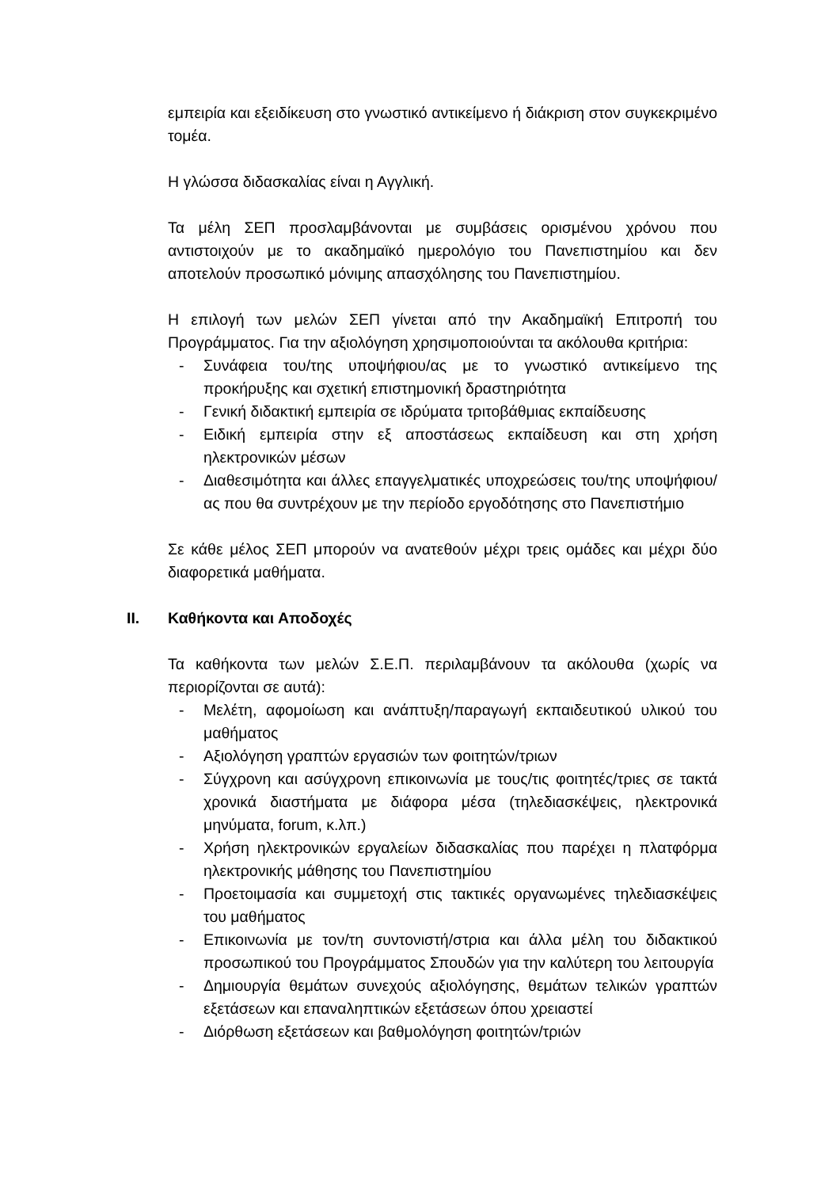εμπειρία και εξειδίκευση στο γνωστικό αντικείμενο ή διάκριση στον συγκεκριμένο τομέα.
Η γλώσσα διδασκαλίας είναι η Αγγλική.
Τα μέλη ΣΕΠ προσλαμβάνονται με συμβάσεις ορισμένου χρόνου που αντιστοιχούν με το ακαδημαϊκό ημερολόγιο του Πανεπιστημίου και δεν αποτελούν προσωπικό μόνιμης απασχόλησης του Πανεπιστημίου.
Η επιλογή των μελών ΣΕΠ γίνεται από την Ακαδημαϊκή Επιτροπή του Προγράμματος. Για την αξιολόγηση χρησιμοποιούνται τα ακόλουθα κριτήρια:
- Συνάφεια του/της υποψήφιου/ας με το γνωστικό αντικείμενο της προκήρυξης και σχετική επιστημονική δραστηριότητα
- Γενική διδακτική εμπειρία σε ιδρύματα τριτοβάθμιας εκπαίδευσης
- Ειδική εμπειρία στην εξ αποστάσεως εκπαίδευση και στη χρήση ηλεκτρονικών μέσων
- Διαθεσιμότητα και άλλες επαγγελματικές υποχρεώσεις του/της υποψήφιου/ας που θα συντρέχουν με την περίοδο εργοδότησης στο Πανεπιστήμιο
Σε κάθε μέλος ΣΕΠ μπορούν να ανατεθούν μέχρι τρεις ομάδες και μέχρι δύο διαφορετικά μαθήματα.
II. Καθήκοντα και Αποδοχές
Τα καθήκοντα των μελών Σ.Ε.Π. περιλαμβάνουν τα ακόλουθα (χωρίς να περιορίζονται σε αυτά):
- Μελέτη, αφομοίωση και ανάπτυξη/παραγωγή εκπαιδευτικού υλικού του μαθήματος
- Αξιολόγηση γραπτών εργασιών των φοιτητών/τριων
- Σύγχρονη και ασύγχρονη επικοινωνία με τους/τις φοιτητές/τριες σε τακτά χρονικά διαστήματα με διάφορα μέσα (τηλεδιασκέψεις, ηλεκτρονικά μηνύματα, forum, κ.λπ.)
- Χρήση ηλεκτρονικών εργαλείων διδασκαλίας που παρέχει η πλατφόρμα ηλεκτρονικής μάθησης του Πανεπιστημίου
- Προετοιμασία και συμμετοχή στις τακτικές οργανωμένες τηλεδιασκέψεις του μαθήματος
- Επικοινωνία με τον/τη συντονιστή/στρια και άλλα μέλη του διδακτικού προσωπικού του Προγράμματος Σπουδών για την καλύτερη του λειτουργία
- Δημιουργία θεμάτων συνεχούς αξιολόγησης, θεμάτων τελικών γραπτών εξετάσεων και επαναληπτικών εξετάσεων όπου χρειαστεί
- Διόρθωση εξετάσεων και βαθμολόγηση φοιτητών/τριών